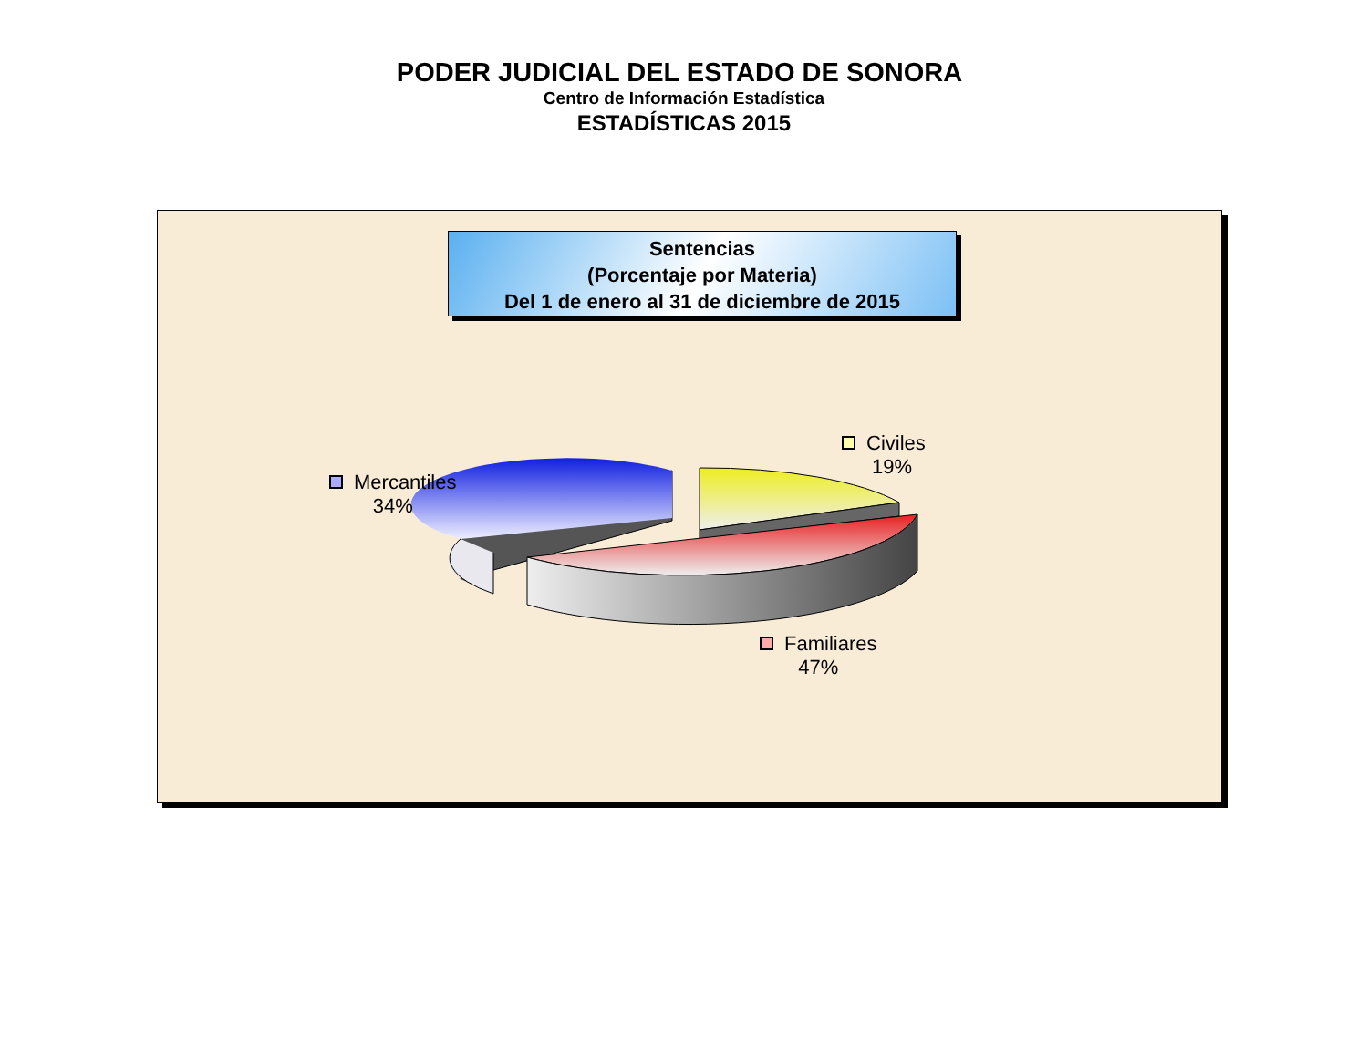PODER JUDICIAL DEL ESTADO DE SONORA
Centro de Información Estadística
ESTADÍSTICAS 2015
Sentencias
(Porcentaje por Materia)
Del 1 de enero al 31 de diciembre de 2015
Mercantiles
34%
Civiles
19%
Familiares
47%